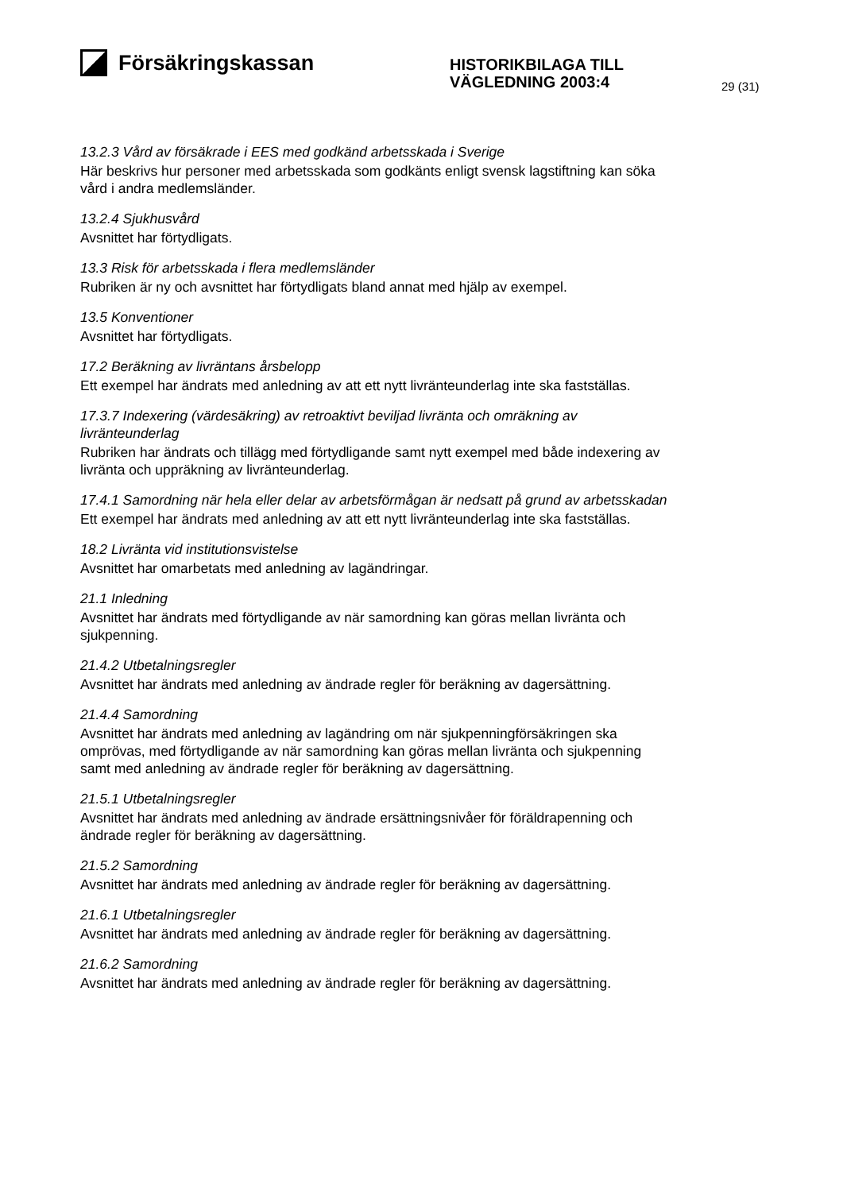Försäkringskassan
HISTORIKBILAGA TILL
VÄGLEDNING 2003:4
29 (31)
13.2.3 Vård av försäkrade i EES med godkänd arbetsskada i Sverige
Här beskrivs hur personer med arbetsskada som godkänts enligt svensk lagstiftning kan söka vård i andra medlemsländer.
13.2.4 Sjukhusvård
Avsnittet har förtydligats.
13.3 Risk för arbetsskada i flera medlemsländer
Rubriken är ny och avsnittet har förtydligats bland annat med hjälp av exempel.
13.5 Konventioner
Avsnittet har förtydligats.
17.2 Beräkning av livräntans årsbelopp
Ett exempel har ändrats med anledning av att ett nytt livränteunderlag inte ska fastställas.
17.3.7 Indexering (värdesäkring) av retroaktivt beviljad livränta och omräkning av livränteunderlag
Rubriken har ändrats och tillägg med förtydligande samt nytt exempel med både indexering av livränta och uppräkning av livränteunderlag.
17.4.1 Samordning när hela eller delar av arbetsförmågan är nedsatt på grund av arbetsskadan
Ett exempel har ändrats med anledning av att ett nytt livränteunderlag inte ska fastställas.
18.2 Livränta vid institutionsvistelse
Avsnittet har omarbetats med anledning av lagändringar.
21.1 Inledning
Avsnittet har ändrats med förtydligande av när samordning kan göras mellan livränta och sjukpenning.
21.4.2 Utbetalningsregler
Avsnittet har ändrats med anledning av ändrade regler för beräkning av dagersättning.
21.4.4 Samordning
Avsnittet har ändrats med anledning av lagändring om när sjukpenningförsäkringen ska omprövas, med förtydligande av när samordning kan göras mellan livränta och sjukpenning samt med anledning av ändrade regler för beräkning av dagersättning.
21.5.1 Utbetalningsregler
Avsnittet har ändrats med anledning av ändrade ersättningsnivåer för föräldrapenning och ändrade regler för beräkning av dagersättning.
21.5.2 Samordning
Avsnittet har ändrats med anledning av ändrade regler för beräkning av dagersättning.
21.6.1 Utbetalningsregler
Avsnittet har ändrats med anledning av ändrade regler för beräkning av dagersättning.
21.6.2 Samordning
Avsnittet har ändrats med anledning av ändrade regler för beräkning av dagersättning.